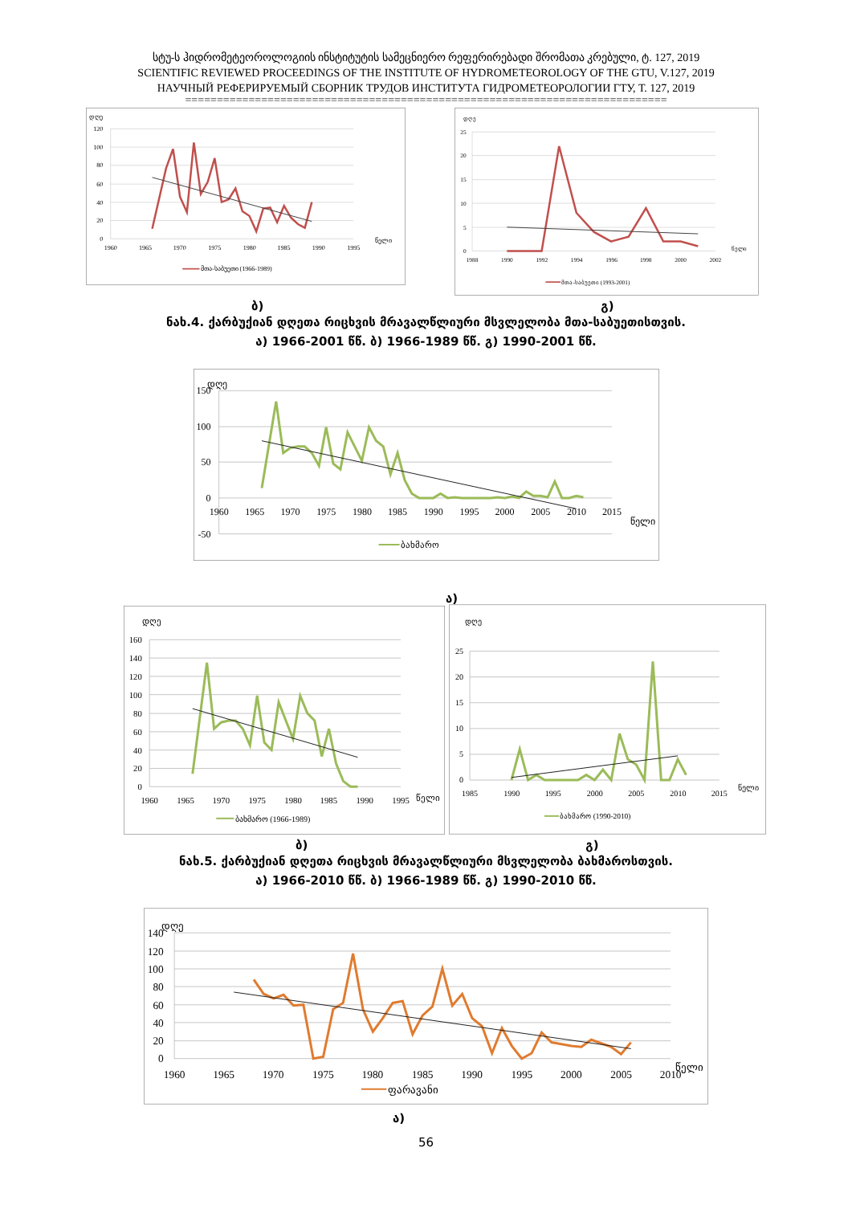სტუ-ს ჰიდრომეტეოროლოგიის ინსტიტუტის სამეცნიერო რეფერირებადი შრომათა კრებული, ტ. 127, 2019
SCIENTIFIC REVIEWED PROCEEDINGS OF THE INSTITUTE OF HYDROMETEOROLOGY OF THE GTU, V.127, 2019
НАУЧНЫЙ РЕФЕРИРУЕМЫЙ СБОРНИК ТРУДОВ ИНСТИТУТА ГИДРОМЕТЕОРОЛОГИИ ГТУ, Т. 127, 2019
============================================================================
დღე
120
100
80
60
40
20
0
1960
1965
1970
1975
1980
1985
1990
1995
წელი
მთა-საბუეთი (1966-1989)
დღე
25
20
15
10
5
0
1988
1990
1992
1994
1996
1998
2000
2002
წელი
მთა-საბუეთი (1993-2001)
ბ) გ)
ნახ.4. ქარბუქიან დღეთა რიცხვის მრავალწლიური მსვლელობა მთა-საბუეთისთვის.
ა) 1966-2001 წწ. ბ) 1966-1989 წწ. გ) 1990-2001 წწ.
დღე
150
100
50
0
-50
1960
1965
1970
1975
1980
1985
1990
1995
2000
2005
2010
2015
წელი
ბახმარო
ა)
დღე
160
140
120
100
80
60
40
20
0
1960
1965
1970
1975
1980
1985
1990
1995
წელი
ბახმარო (1966-1989)
დღე
25
20
15
10
5
0
1985
1990
1995
2000
2005
2010
2015
წელი
ბახმარო (1990-2010)
ბ) გ)
ნახ.5. ქარბუქიან დღეთა რიცხვის მრავალწლიური მსვლელობა ბახმაროსთვის.
ა) 1966-2010 წწ. ბ) 1966-1989 წწ. გ) 1990-2010 წწ.
დღე
140
120
100
80
60
40
20
0
1960
1965
1970
1975
1980
1985
1990
1995
2000
2005
2010
წელი
ფარავანი
ა)
56